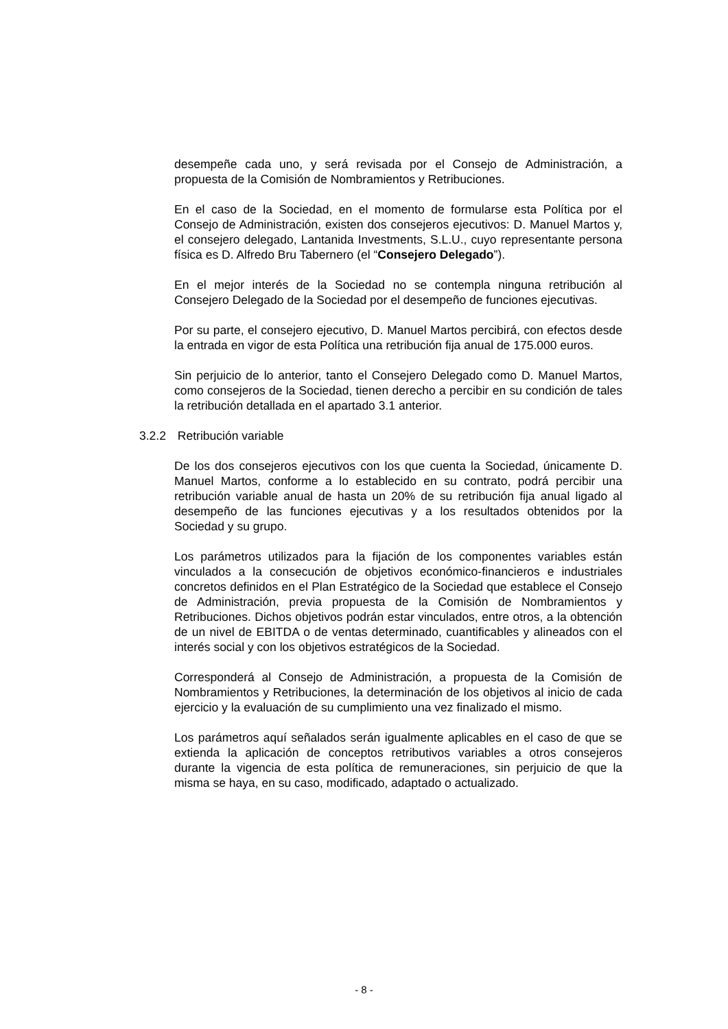desempeñe cada uno, y será revisada por el Consejo de Administración, a propuesta de la Comisión de Nombramientos y Retribuciones.
En el caso de la Sociedad, en el momento de formularse esta Política por el Consejo de Administración, existen dos consejeros ejecutivos: D. Manuel Martos y, el consejero delegado, Lantanida Investments, S.L.U., cuyo representante persona física es D. Alfredo Bru Tabernero (el “Consejero Delegado”).
En el mejor interés de la Sociedad no se contempla ninguna retribución al Consejero Delegado de la Sociedad por el desempeño de funciones ejecutivas.
Por su parte, el consejero ejecutivo, D. Manuel Martos percibirá, con efectos desde la entrada en vigor de esta Política una retribución fija anual de 175.000 euros.
Sin perjuicio de lo anterior, tanto el Consejero Delegado como D. Manuel Martos, como consejeros de la Sociedad, tienen derecho a percibir en su condición de tales la retribución detallada en el apartado 3.1 anterior.
3.2.2 Retribución variable
De los dos consejeros ejecutivos con los que cuenta la Sociedad, únicamente D. Manuel Martos, conforme a lo establecido en su contrato, podrá percibir una retribución variable anual de hasta un 20% de su retribución fija anual ligado al desempeño de las funciones ejecutivas y a los resultados obtenidos por la Sociedad y su grupo.
Los parámetros utilizados para la fijación de los componentes variables están vinculados a la consecución de objetivos económico-financieros e industriales concretos definidos en el Plan Estratégico de la Sociedad que establece el Consejo de Administración, previa propuesta de la Comisión de Nombramientos y Retribuciones. Dichos objetivos podrán estar vinculados, entre otros, a la obtención de un nivel de EBITDA o de ventas determinado, cuantificables y alineados con el interés social y con los objetivos estratégicos de la Sociedad.
Corresponderá al Consejo de Administración, a propuesta de la Comisión de Nombramientos y Retribuciones, la determinación de los objetivos al inicio de cada ejercicio y la evaluación de su cumplimiento una vez finalizado el mismo.
Los parámetros aquí señalados serán igualmente aplicables en el caso de que se extienda la aplicación de conceptos retributivos variables a otros consejeros durante la vigencia de esta política de remuneraciones, sin perjuicio de que la misma se haya, en su caso, modificado, adaptado o actualizado.
- 8 -